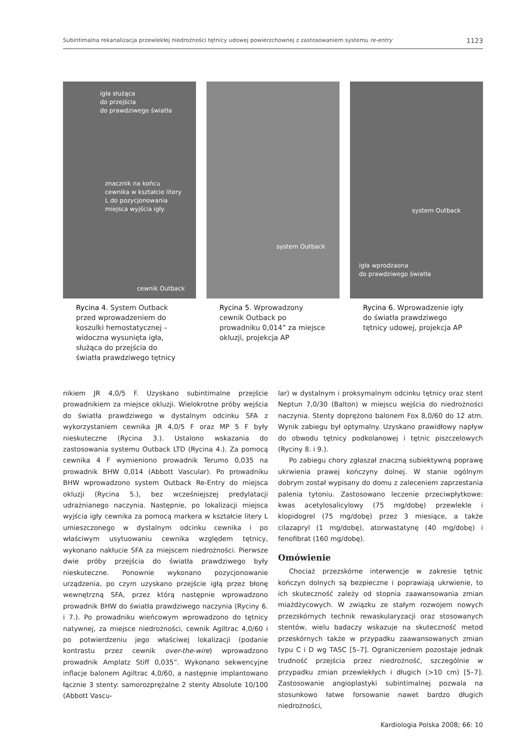Subintimalna rekanalizacja przewlekłej niedrożności tętnicy udowej powierzchownej z zastosowaniem systemu re-entry 1123
igła służąca
do przejścia
do prawdziwego światła
znacznik na końcu
cewnika w kształcie litery
L do pozycjonowania
miejsca wyjścia igły
cewnik Outback
Rycina 4. System Outback przed wprowadzeniem do koszulki hemostatycznej – widoczna wysunięta igła, służąca do przejścia do światła prawdziwego tętnicy
system Outback
Rycina 5. Wprowadzony cewnik Outback po prowadniku 0,014” za miejsce okluzji, projekcja AP
system Outback
igła wprodzaona
do prawdziwego światła
Rycina 6. Wprowadzenie igły do światła prawdziwego tętnicy udowej, projekcja AP
nikiem JR 4,0/5 F. Uzyskano subintimalne przejście prowadnikiem za miejsce okluzji. Wielokrotne próby wejścia do światła prawdziwego w dystalnym odcinku SFA z wykorzystaniem cewnika JR 4,0/5 F oraz MP 5 F były nieskuteczne (Rycina 3.). Ustalono wskazania do zastosowania systemu Outback LTD (Rycina 4.). Za pomocą cewnika 4 F wymieniono prowadnik Terumo 0,035 na prowadnik BHW 0,014 (Abbott Vascular). Po prowadniku BHW wprowadzono system Outback Re-Entry do miejsca okluzji (Rycina 5.), bez wcześniejszej predylatacji udrażnianego naczynia. Następnie, po lokalizacji miejsca wyjścia igły cewnika za pomocą markera w kształcie litery L umieszczonego w dystalnym odcinku cewnika i po właściwym usytuowaniu cewnika względem tętnicy, wykonano nakłucie SFA za miejscem niedrożności. Pierwsze dwie próby przejścia do światła prawdziwego były nieskuteczne. Ponownie wykonano pozycjonowanie urządzenia, po czym uzyskano przejście igłą przez błonę wewnętrzną SFA, przez którą następnie wprowadzono prowadnik BHW do światła prawdziwego naczynia (Ryciny 6. i 7.). Po prowadniku wieńcowym wprowadzono do tętnicy natywnej, za miejsce niedrożności, cewnik Agiltrac 4,0/60 i po potwierdzeniu jego właściwej lokalizacji (podanie kontrastu przez cewnik over-the-wire) wprowadzono prowadnik Amplatz Stiff 0,035”. Wykonano sekwencyjne inflacje balonem Agiltrac 4,0/60, a następnie implantowano łącznie 3 stenty: samorozprężalne 2 stenty Absolute 10/100 (Abbott Vascu-
lar) w dystalnym i proksymalnym odcinku tętnicy oraz stent Neptun 7,0/30 (Balton) w miejscu wejścia do niedrożności naczynia. Stenty doprężono balonem Fox 8,0/60 do 12 atm. Wynik zabiegu był optymalny. Uzyskano prawidłowy napływ do obwodu tętnicy podkolanowej i tętnic piszczelowych (Ryciny 8. i 9.).
Po zabiegu chory zgłaszał znaczną subiektywną poprawę ukrwienia prawej kończyny dolnej. W stanie ogólnym dobrym został wypisany do domu z zaleceniem zaprzestania palenia tytoniu. Zastosowano leczenie przeciwpłytkowe: kwas acetylosalicylowy (75 mg/dobę) przewlekle i klopidogrel (75 mg/dobę) przez 3 miesiące, a także cilazapryl (1 mg/dobę), atorwastatynę (40 mg/dobę) i fenofibrat (160 mg/dobę).
Omówienie
Chociaż przezskórne interwencje w zakresie tętnic kończyn dolnych są bezpieczne i poprawiają ukrwienie, to ich skuteczność zależy od stopnia zaawansowania zmian miażdżycowych. W związku ze stałym rozwojem nowych przezskórnych technik rewaskularyzacji oraz stosowanych stentów, wielu badaczy wskazuje na skuteczność metod przeskórnych także w przypadku zaawansowanych zmian typu C i D wg TASC [5–7]. Ograniczeniem pozostaje jednak trudność przejścia przez niedrożność, szczególnie w przypadku zmian przewlekłych i długich (>10 cm) [5–7]. Zastosowanie angioplastyki subintimalnej pozwala na stosunkowo łatwe forsowanie nawet bardzo długich niedrożności,
Kardiologia Polska 2008; 66: 10